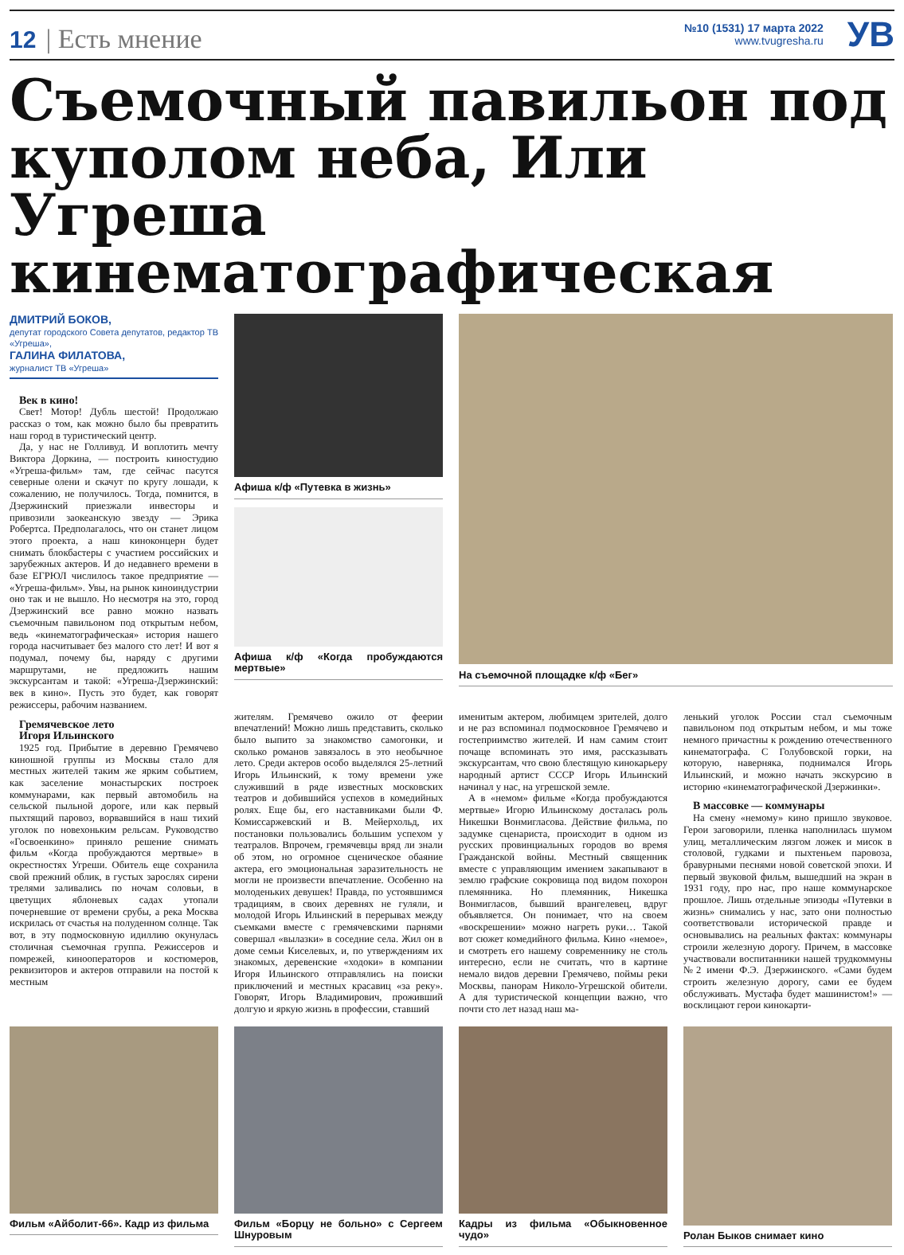12 | Есть мнение
№10 (1531) 17 марта 2022
www.tvugresha.ru
УВ
Съемочный павильон под куполом неба, Или Угреша кинематографическая
ДМИТРИЙ БОКОВ,
депутат городского Совета депутатов, редактор ТВ «Угреша»,
ГАЛИНА ФИЛАТОВА,
журналист ТВ «Угреша»
Век в кино!
Свет! Мотор! Дубль шестой! Продолжаю рассказ о том, как можно было бы превратить наш город в туристический центр.
Да, у нас не Голливуд. И воплотить мечту Виктора Доркина, — построить киностудию «Угреша-фильм» там, где сейчас пасутся северные олени и скачут по кругу лошади, к сожалению, не получилось. Тогда, помнится, в Дзержинский приезжали инвесторы и привозили заокеанскую звезду — Эрика Робертса. Предполагалось, что он станет лицом этого проекта, а наш киноконцерн будет снимать блокбастеры с участием российских и зарубежных актеров. И до недавнего времени в базе ЕГРЮЛ числилось такое предприятие — «Угреша-фильм». Увы, на рынок киноиндустрии оно так и не вышло. Но несмотря на это, город Дзержинский все равно можно назвать съемочным павильоном под открытым небом, ведь «кинематографическая» история нашего города насчитывает без малого сто лет! И вот я подумал, почему бы, наряду с другими маршрутами, не предложить нашим экскурсантам и такой: «Угреша-Дзержинский: век в кино». Пусть это будет, как говорят режиссеры, рабочим названием.
Афиша к/ф «Путевка в жизнь»
Афиша к/ф «Когда пробуждаются мертвые»
На съемочной площадке к/ф «Бег»
Гремячевское лето
Игоря Ильинского
1925 год. Прибытие в деревню Гремячево киношной группы из Москвы стало для местных жителей таким же ярким событием, как заселение монастырских построек коммунарами, как первый автомобиль на сельской пыльной дороге, или как первый пыхтящий паровоз, ворвавшийся в наш тихий уголок по новехоньким рельсам. Руководство «Госвоенкино» приняло решение снимать фильм «Когда пробуждаются мертвые» в окрестностях Угреши. Обитель еще сохранила свой прежний облик, в густых зарослях сирени трелями заливались по ночам соловьи, в цветущих яблоневых садах утопали почерневшие от времени срубы, а река Москва искрилась от счастья на полуденном солнце. Так вот, в эту подмосковную идиллию окунулась столичная съемочная группа. Режиссеров и помрежей, кинооператоров и костюмеров, реквизиторов и актеров отправили на постой к местным
жителям. Гремячево ожило от феерии впечатлений! Можно лишь представить, сколько было выпито за знакомство самогонки, и сколько романов завязалось в это необычное лето. Среди актеров особо выделялся 25-летний Игорь Ильинский, к тому времени уже служивший в ряде известных московских театров и добившийся успехов в комедийных ролях. Еще бы, его наставниками были Ф. Комиссаржевский и В. Мейерхольд, их постановки пользовались большим успехом у театралов. Впрочем, гремячевцы вряд ли знали об этом, но огромное сценическое обаяние актера, его эмоциональная заразительность не могли не произвести впечатление. Особенно на молоденьких девушек! Правда, по устоявшимся традициям, в своих деревнях не гуляли, и молодой Игорь Ильинский в перерывах между съемками вместе с гремячевскими парнями совершал «вылазки» в соседние села. Жил он в доме семьи Киселевых, и, по утверждениям их знакомых, деревенские «ходоки» в компании Игоря Ильинского отправлялись на поиски приключений и местных красавиц «за реку». Говорят, Игорь Владимирович, проживший долгую и яркую жизнь в профессии, ставший
именитым актером, любимцем зрителей, долго и не раз вспоминал подмосковное Гремячево и гостеприимство жителей. И нам самим стоит почаще вспоминать это имя, рассказывать экскурсантам, что свою блестящую кинокарьеру народный артист СССР Игорь Ильинский начинал у нас, на угрешской земле.
А в «немом» фильме «Когда пробуждаются мертвые» Игорю Ильинскому досталась роль Никешки Вонмигласова. Действие фильма, по задумке сценариста, происходит в одном из русских провинциальных городов во время Гражданской войны. Местный священник вместе с управляющим имением закапывают в землю графские сокровища под видом похорон племянника. Но племянник, Никешка Вонмигласов, бывший врангелевец, вдруг объявляется. Он понимает, что на своем «воскрешении» можно нагреть руки… Такой вот сюжет комедийного фильма. Кино «немое», и смотреть его нашему современнику не столь интересно, если не считать, что в картине немало видов деревни Гремячево, поймы реки Москвы, панорам Николо-Угрешской обители. А для туристической концепции важно, что почти сто лет назад наш ма-
ленький уголок России стал съемочным павильоном под открытым небом, и мы тоже немного причастны к рождению отечественного кинематографа. С Голубовской горки, на которую, наверняка, поднимался Игорь Ильинский, и можно начать экскурсию в историю «кинематографической Дзержинки».
В массовке — коммунары
На смену «немому» кино пришло звуковое. Герои заговорили, пленка наполнилась шумом улиц, металлическим лязгом ложек и мисок в столовой, гудками и пыхтеньем паровоза, бравурными песнями новой советской эпохи. И первый звуковой фильм, вышедший на экран в 1931 году, про нас, про наше коммунарское прошлое. Лишь отдельные эпизоды «Путевки в жизнь» снимались у нас, зато они полностью соответствовали исторической правде и основывались на реальных фактах: коммунары строили железную дорогу. Причем, в массовке участвовали воспитанники нашей трудкоммуны №2 имени Ф.Э. Дзержинского. «Сами будем строить железную дорогу, сами ее будем обслуживать. Мустафа будет машинистом!» — восклицают герои кинокарти-
Фильм «Айболит-66». Кадр из фильма Фильм «Борцу не больно» с Сергеем Шнуровым
Кадры из фильма «Обыкновенное чудо»
Ролан Быков снимает кино